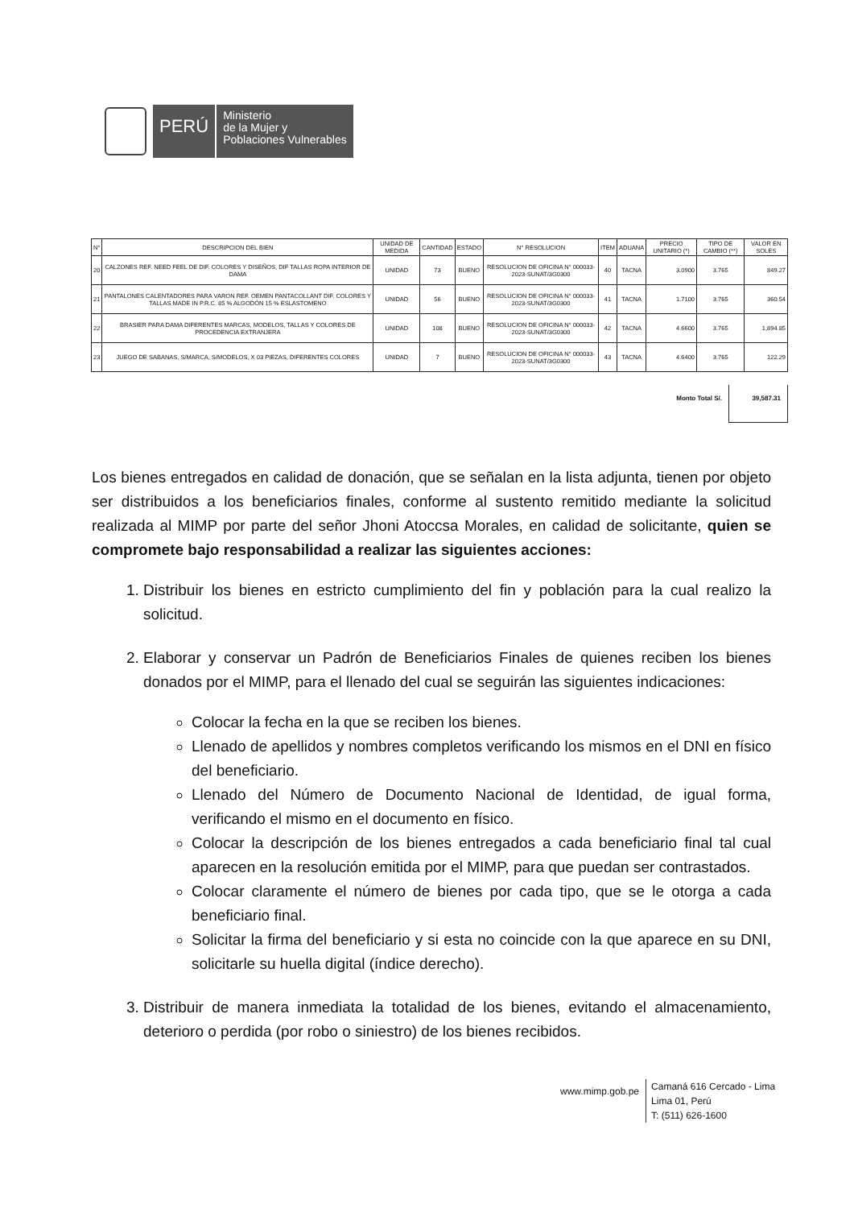PERÚ
Ministerio
de la Mujer y
Poblaciones Vulnerables
| N° | DESCRIPCION DEL BIEN | UNIDAD DE MEDIDA | CANTIDAD | ESTADO | N° RESOLUCION | ITEM | ADUANA | PRECIO UNITARIO (*) | TIPO DE CAMBIO (**) | VALOR EN SOLES |
| --- | --- | --- | --- | --- | --- | --- | --- | --- | --- | --- |
| 20 | CALZONES REF. NEED FEEL DE DIF. COLORES Y DISEÑOS, DIF TALLAS ROPA INTERIOR DE DAMA | UNIDAD | 73 | BUENO | RESOLUCION DE OFICINA N° 000033-2023-SUNAT/3G0300 | 40 | TACNA | 3.0900 | 3.765 | 849.27 |
| 21 | PANTALONES CALENTADORES PARA VARON REF. OEMEN PANTACOLLANT DIF. COLORES Y TALLAS MADE IN P.R.C. 85 % ALGODÓN 15 % ESLASTOMENO | UNIDAD | 56 | BUENO | RESOLUCION DE OFICINA N° 000033-2023-SUNAT/3G0300 | 41 | TACNA | 1.7100 | 3.765 | 360.54 |
| 22 | BRASIER PARA DAMA DIFERENTES MARCAS, MODELOS, TALLAS Y COLORES DE PROCEDENCIA EXTRANJERA | UNIDAD | 108 | BUENO | RESOLUCION DE OFICINA N° 000033-2023-SUNAT/3G0300 | 42 | TACNA | 4.6600 | 3.765 | 1,894.85 |
| 23 | JUEGO DE SABANAS, S/MARCA, S/MODELOS, X 03 PIEZAS, DIFERENTES COLORES | UNIDAD | 7 | BUENO | RESOLUCION DE OFICINA N° 000033-2023-SUNAT/3G0300 | 43 | TACNA | 4.6400 | 3.765 | 122.29 |
Monto Total S/. 39,587.31
Los bienes entregados en calidad de donación, que se señalan en la lista adjunta, tienen por objeto ser distribuidos a los beneficiarios finales, conforme al sustento remitido mediante la solicitud realizada al MIMP por parte del señor Jhoni Atoccsa Morales, en calidad de solicitante, quien se compromete bajo responsabilidad a realizar las siguientes acciones:
1. Distribuir los bienes en estricto cumplimiento del fin y población para la cual realizo la solicitud.
2. Elaborar y conservar un Padrón de Beneficiarios Finales de quienes reciben los bienes donados por el MIMP, para el llenado del cual se seguirán las siguientes indicaciones:
Colocar la fecha en la que se reciben los bienes.
Llenado de apellidos y nombres completos verificando los mismos en el DNI en físico del beneficiario.
Llenado del Número de Documento Nacional de Identidad, de igual forma, verificando el mismo en el documento en físico.
Colocar la descripción de los bienes entregados a cada beneficiario final tal cual aparecen en la resolución emitida por el MIMP, para que puedan ser contrastados.
Colocar claramente el número de bienes por cada tipo, que se le otorga a cada beneficiario final.
Solicitar la firma del beneficiario y si esta no coincide con la que aparece en su DNI, solicitarle su huella digital (índice derecho).
3. Distribuir de manera inmediata la totalidad de los bienes, evitando el almacenamiento, deterioro o perdida (por robo o siniestro) de los bienes recibidos.
www.mimp.gob.pe
Camaná 616 Cercado - Lima
Lima 01, Perú
T: (511) 626-1600